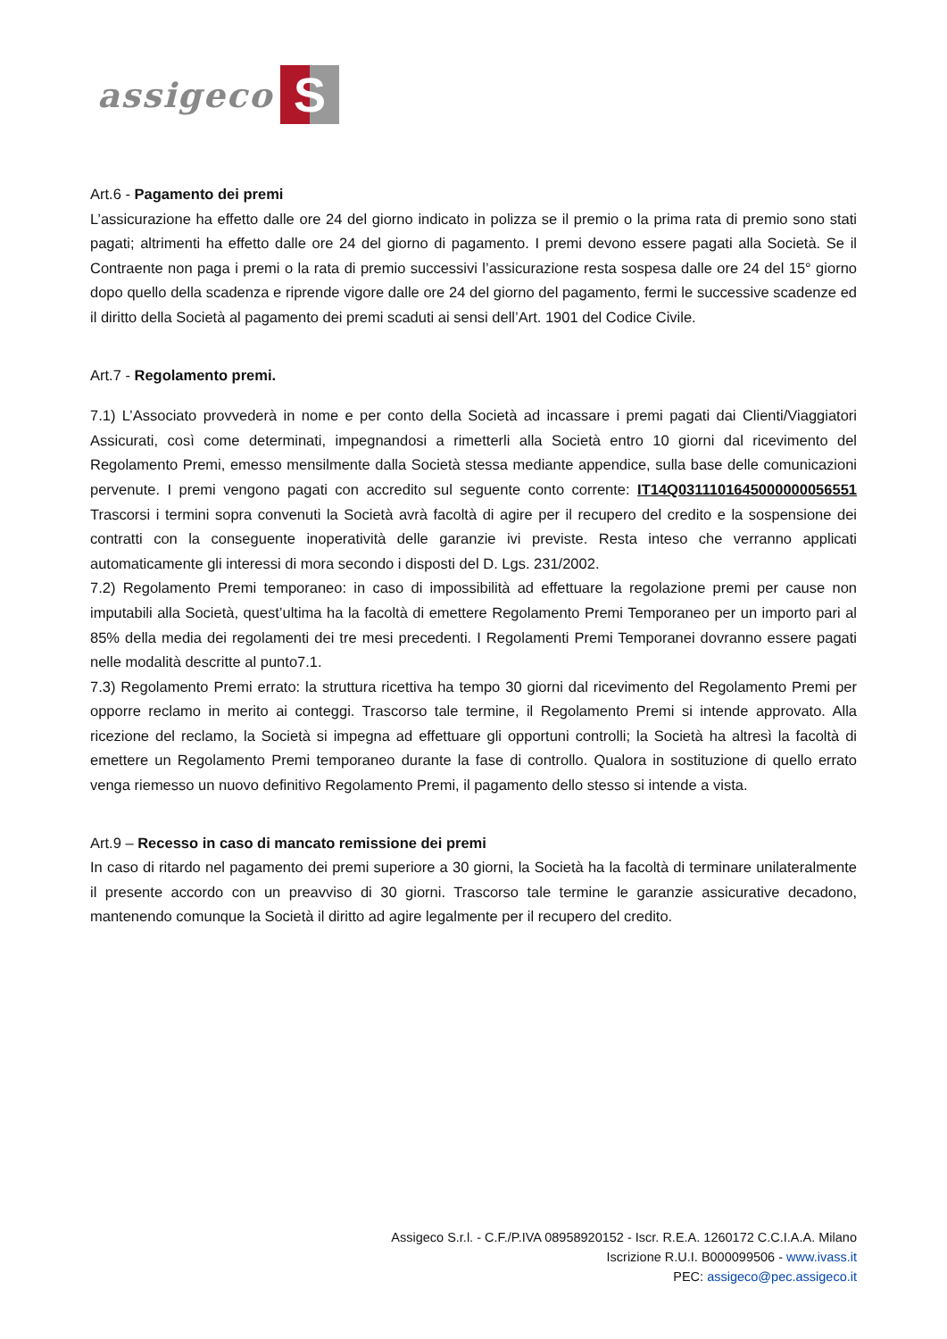assigeco S
Art.6 - Pagamento dei premi
L’assicurazione ha effetto dalle ore 24 del giorno indicato in polizza se il premio o la prima rata di premio sono stati pagati; altrimenti ha effetto dalle ore 24 del giorno di pagamento. I premi devono essere pagati alla Società. Se il Contraente non paga i premi o la rata di premio successivi l’assicurazione resta sospesa dalle ore 24 del 15° giorno dopo quello della scadenza e riprende vigore dalle ore 24 del giorno del pagamento, fermi le successive scadenze ed il diritto della Società al pagamento dei premi scaduti ai sensi dell’Art. 1901 del Codice Civile.
Art.7 - Regolamento premi.
7.1) L’Associato provvederà in nome e per conto della Società ad incassare i premi pagati dai Clienti/Viaggiatori Assicurati, così come determinati, impegnandosi a rimetterli alla Società entro 10 giorni dal ricevimento del Regolamento Premi, emesso mensilmente dalla Società stessa mediante appendice, sulla base delle comunicazioni pervenute. I premi vengono pagati con accredito sul seguente conto corrente: IT14Q0311101645000000056551 Trascorsi i termini sopra convenuti la Società avrà facoltà di agire per il recupero del credito e la sospensione dei contratti con la conseguente inoperatività delle garanzie ivi previste. Resta inteso che verranno applicati automaticamente gli interessi di mora secondo i disposti del D. Lgs. 231/2002.
7.2) Regolamento Premi temporaneo: in caso di impossibilità ad effettuare la regolazione premi per cause non imputabili alla Società, quest’ultima ha la facoltà di emettere Regolamento Premi Temporaneo per un importo pari al 85% della media dei regolamenti dei tre mesi precedenti. I Regolamenti Premi Temporanei dovranno essere pagati nelle modalità descritte al punto7.1.
7.3) Regolamento Premi errato: la struttura ricettiva ha tempo 30 giorni dal ricevimento del Regolamento Premi per opporre reclamo in merito ai conteggi. Trascorso tale termine, il Regolamento Premi si intende approvato. Alla ricezione del reclamo, la Società si impegna ad effettuare gli opportuni controlli; la Società ha altresì la facoltà di emettere un Regolamento Premi temporaneo durante la fase di controllo. Qualora in sostituzione di quello errato venga riemesso un nuovo definitivo Regolamento Premi, il pagamento dello stesso si intende a vista.
Art.9 – Recesso in caso di mancato remissione dei premi
In caso di ritardo nel pagamento dei premi superiore a 30 giorni, la Società ha la facoltà di terminare unilateralmente il presente accordo con un preavviso di 30 giorni. Trascorso tale termine le garanzie assicurative decadono, mantenendo comunque la Società il diritto ad agire legalmente per il recupero del credito.
Assigeco S.r.l. - C.F./P.IVA 08958920152 - Iscr. R.E.A. 1260172 C.C.I.A.A. Milano
Iscrizione R.U.I. B000099506 - www.ivass.it
PEC: assigeco@pec.assigeco.it